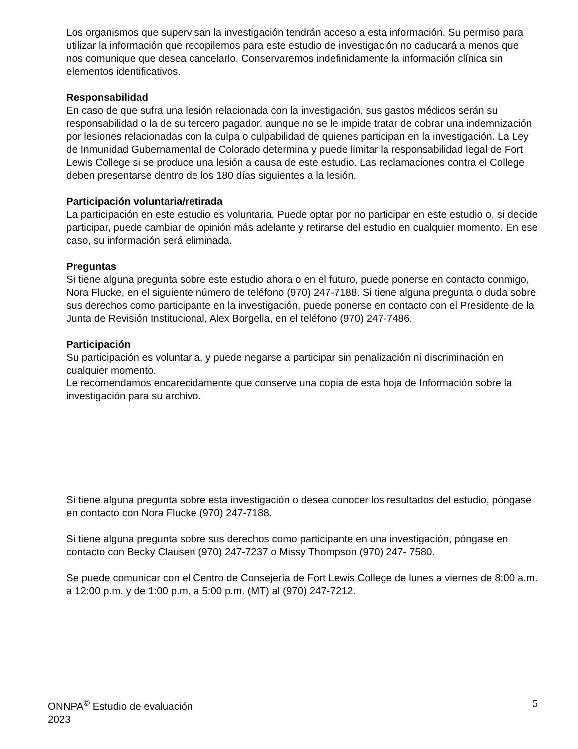Los organismos que supervisan la investigación tendrán acceso a esta información. Su permiso para utilizar la información que recopilemos para este estudio de investigación no caducará a menos que nos comunique que desea cancelarlo. Conservaremos indefinidamente la información clínica sin elementos identificativos.
Responsabilidad
En caso de que sufra una lesión relacionada con la investigación, sus gastos médicos serán su responsabilidad o la de su tercero pagador, aunque no se le impide tratar de cobrar una indemnización por lesiones relacionadas con la culpa o culpabilidad de quienes participan en la investigación. La Ley de Inmunidad Gubernamental de Colorado determina y puede limitar la responsabilidad legal de Fort Lewis College si se produce una lesión a causa de este estudio. Las reclamaciones contra el College deben presentarse dentro de los 180 días siguientes a la lesión.
Participación voluntaria/retirada
La participación en este estudio es voluntaria. Puede optar por no participar en este estudio o, si decide participar, puede cambiar de opinión más adelante y retirarse del estudio en cualquier momento. En ese caso, su información será eliminada.
Preguntas
Si tiene alguna pregunta sobre este estudio ahora o en el futuro, puede ponerse en contacto conmigo, Nora Flucke, en el siguiente número de teléfono (970) 247-7188. Si tiene alguna pregunta o duda sobre sus derechos como participante en la investigación, puede ponerse en contacto con el Presidente de la Junta de Revisión Institucional, Alex Borgella, en el teléfono (970) 247-7486.
Participación
Su participación es voluntaria, y puede negarse a participar sin penalización ni discriminación en cualquier momento.
Le recomendamos encarecidamente que conserve una copia de esta hoja de Información sobre la investigación para su archivo.
Si tiene alguna pregunta sobre esta investigación o desea conocer los resultados del estudio, póngase en contacto con Nora Flucke (970) 247-7188.
Si tiene alguna pregunta sobre sus derechos como participante en una investigación, póngase en contacto con Becky Clausen (970) 247-7237 o Missy Thompson (970) 247- 7580.
Se puede comunicar con el Centro de Consejería de Fort Lewis College de lunes a viernes de 8:00 a.m. a 12:00 p.m. y de 1:00 p.m. a 5:00 p.m. (MT) al (970) 247-7212.
ONNPA<sup>©</sup> Estudio de evaluación
2023
5